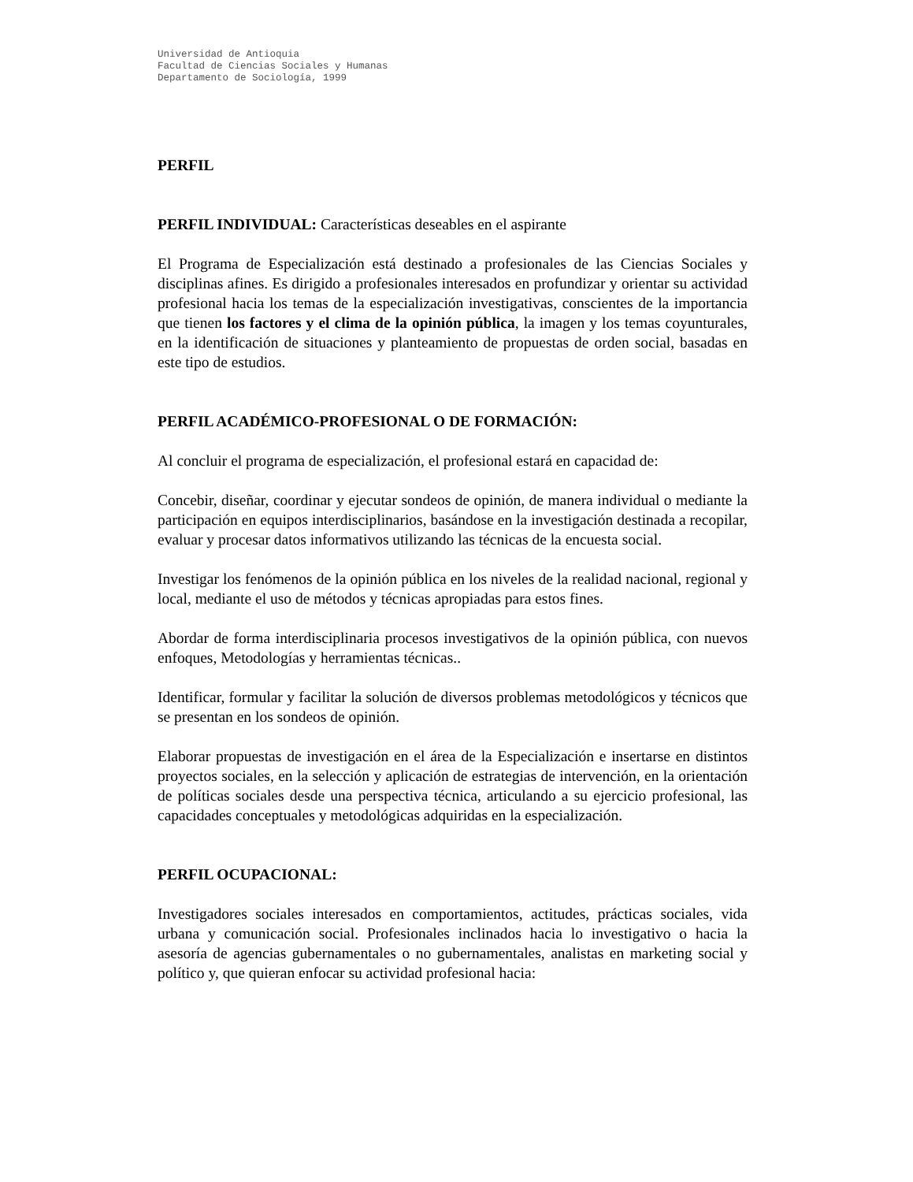Universidad de Antioquia
Facultad de Ciencias Sociales y Humanas
Departamento de Sociología, 1999
PERFIL
PERFIL INDIVIDUAL: Características deseables en el aspirante
El Programa de Especialización está destinado a profesionales de las Ciencias Sociales y disciplinas afines. Es dirigido a profesionales interesados en profundizar y orientar su actividad profesional hacia los temas de la especialización investigativas, conscientes de la importancia que tienen los factores y el clima de la opinión pública, la imagen y los temas coyunturales, en la identificación de situaciones y planteamiento de propuestas de orden social, basadas en este tipo de estudios.
PERFIL ACADÉMICO-PROFESIONAL O DE FORMACIÓN:
Al concluir el programa de especialización, el profesional estará en capacidad de:
Concebir, diseñar, coordinar y ejecutar sondeos de opinión, de manera individual o mediante la participación en equipos interdisciplinarios, basándose en la investigación destinada a recopilar, evaluar y procesar datos informativos utilizando las técnicas de la encuesta social.
Investigar los fenómenos de la opinión pública en los niveles de la realidad nacional, regional y local, mediante el uso de métodos y técnicas apropiadas para estos fines.
Abordar de forma interdisciplinaria procesos investigativos de la opinión pública, con nuevos enfoques, Metodologías y herramientas técnicas..
Identificar, formular y facilitar la solución de diversos problemas metodológicos y técnicos que se presentan en los sondeos de opinión.
Elaborar propuestas de investigación en el área de la Especialización e insertarse en distintos proyectos sociales, en la selección y aplicación de estrategias de intervención, en la orientación de políticas sociales desde una perspectiva técnica, articulando a su ejercicio profesional, las capacidades conceptuales y metodológicas adquiridas en la especialización.
PERFIL OCUPACIONAL:
Investigadores sociales interesados en comportamientos, actitudes, prácticas sociales, vida urbana y comunicación social. Profesionales inclinados hacia lo investigativo o hacia la asesoría de agencias gubernamentales o no gubernamentales, analistas en marketing social y político y, que quieran enfocar su actividad profesional hacia: